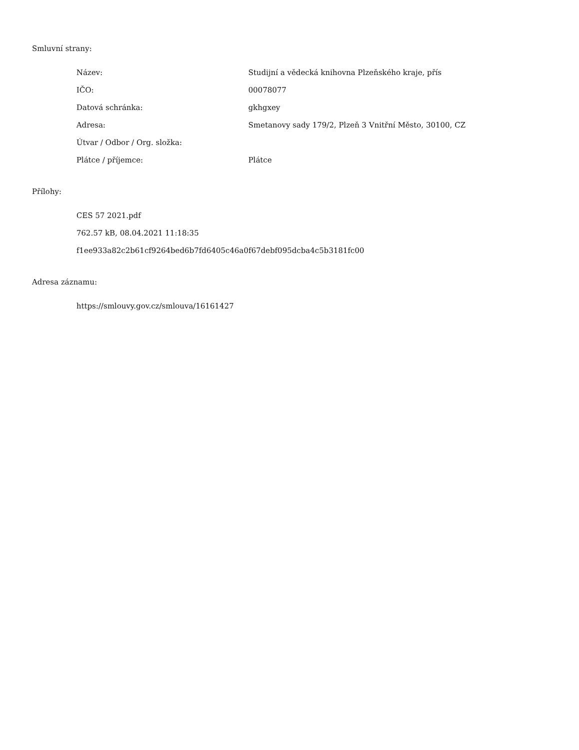Smluvní strany:
| Název: | Studijní a vědecká knihovna Plzeňského kraje, přís |
| IČO: | 00078077 |
| Datová schránka: | gkhgxey |
| Adresa: | Smetanovy sady 179/2, Plzeň 3 Vnitřní Město, 30100, CZ |
| Útvar / Odbor / Org. složka: | |
| Plátce / příjemce: | Plátce |
Přílohy:
CES 57 2021.pdf
762.57 kB, 08.04.2021 11:18:35
f1ee933a82c2b61cf9264bed6b7fd6405c46a0f67debf095dcba4c5b3181fc00
Adresa záznamu:
https://smlouvy.gov.cz/smlouva/16161427